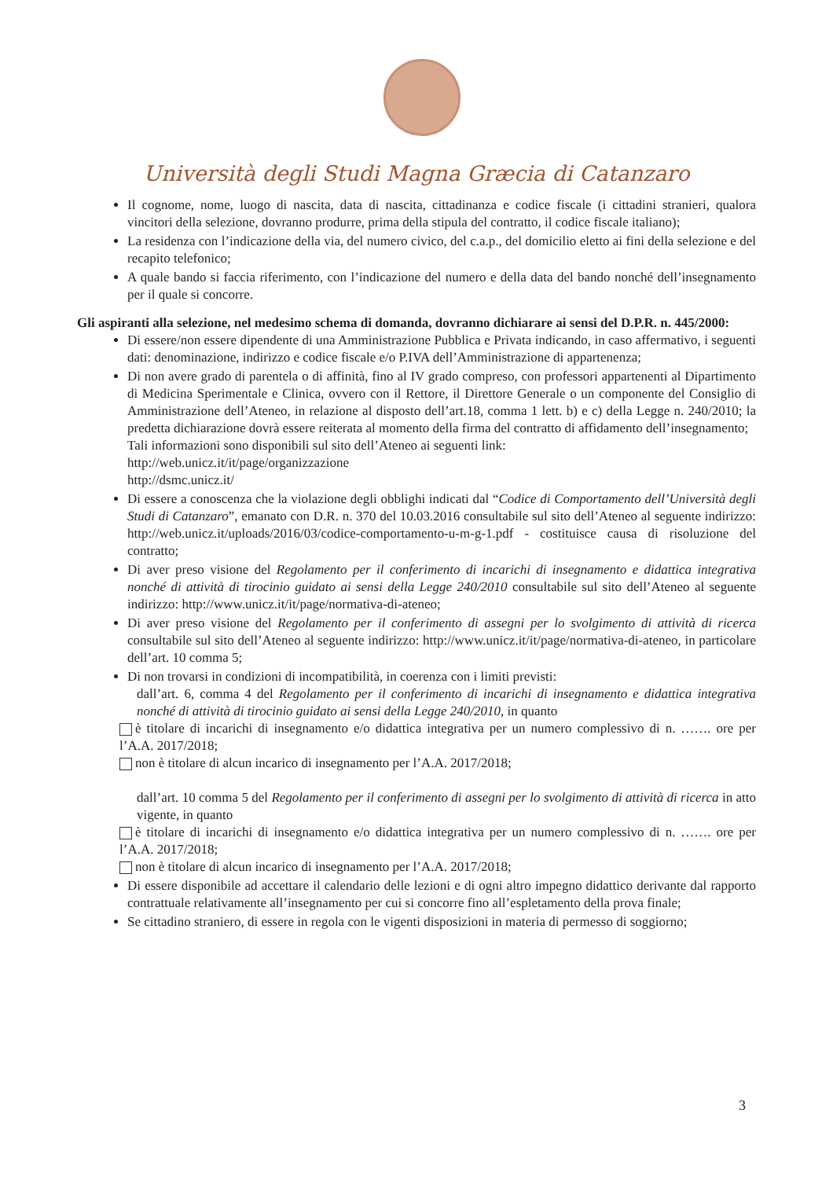Università degli Studi Magna Græcia di Catanzaro
Il cognome, nome, luogo di nascita, data di nascita, cittadinanza e codice fiscale (i cittadini stranieri, qualora vincitori della selezione, dovranno produrre, prima della stipula del contratto, il codice fiscale italiano);
La residenza con l’indicazione della via, del numero civico, del c.a.p., del domicilio eletto ai fini della selezione e del recapito telefonico;
A quale bando si faccia riferimento, con l’indicazione del numero e della data del bando nonché dell’insegnamento per il quale si concorre.
Gli aspiranti alla selezione, nel medesimo schema di domanda, dovranno dichiarare ai sensi del D.P.R. n. 445/2000:
Di essere/non essere dipendente di una Amministrazione Pubblica e Privata indicando, in caso affermativo, i seguenti dati: denominazione, indirizzo e codice fiscale e/o P.IVA dell’Amministrazione di appartenenza;
Di non avere grado di parentela o di affinità, fino al IV grado compreso, con professori appartenenti al Dipartimento di Medicina Sperimentale e Clinica, ovvero con il Rettore, il Direttore Generale o un componente del Consiglio di Amministrazione dell’Ateneo, in relazione al disposto dell’art.18, comma 1 lett. b) e c) della Legge n. 240/2010; la predetta dichiarazione dovrà essere reiterata al momento della firma del contratto di affidamento dell’insegnamento;
Tali informazioni sono disponibili sul sito dell’Ateneo ai seguenti link:
http://web.unicz.it/it/page/organizzazione
http://dsmc.unicz.it/
Di essere a conoscenza che la violazione degli obblighi indicati dal “Codice di Comportamento dell’Università degli Studi di Catanzaro”, emanato con D.R. n. 370 del 10.03.2016 consultabile sul sito dell’Ateneo al seguente indirizzo: http://web.unicz.it/uploads/2016/03/codice-comportamento-u-m-g-1.pdf - costituisce causa di risoluzione del contratto;
Di aver preso visione del Regolamento per il conferimento di incarichi di insegnamento e didattica integrativa nonché di attività di tirocinio guidato ai sensi della Legge 240/2010 consultabile sul sito dell’Ateneo al seguente indirizzo: http://www.unicz.it/it/page/normativa-di-ateneo;
Di aver preso visione del Regolamento per il conferimento di assegni per lo svolgimento di attività di ricerca consultabile sul sito dell’Ateneo al seguente indirizzo: http://www.unicz.it/it/page/normativa-di-ateneo, in particolare dell’art. 10 comma 5;
Di non trovarsi in condizioni di incompatibilità, in coerenza con i limiti previsti:
dall’art. 6, comma 4 del Regolamento per il conferimento di incarichi di insegnamento e didattica integrativa nonché di attività di tirocinio guidato ai sensi della Legge 240/2010, in quanto
è titolare di incarichi di insegnamento e/o didattica integrativa per un numero complessivo di n. ……. ore per l’A.A. 2017/2018;
non è titolare di alcun incarico di insegnamento per l’A.A. 2017/2018;
dall’art. 10 comma 5 del Regolamento per il conferimento di assegni per lo svolgimento di attività di ricerca in atto vigente, in quanto
è titolare di incarichi di insegnamento e/o didattica integrativa per un numero complessivo di n. ……. ore per l’A.A. 2017/2018;
non è titolare di alcun incarico di insegnamento per l’A.A. 2017/2018;
Di essere disponibile ad accettare il calendario delle lezioni e di ogni altro impegno didattico derivante dal rapporto contrattuale relativamente all’insegnamento per cui si concorre fino all’espletamento della prova finale;
Se cittadino straniero, di essere in regola con le vigenti disposizioni in materia di permesso di soggiorno;
3